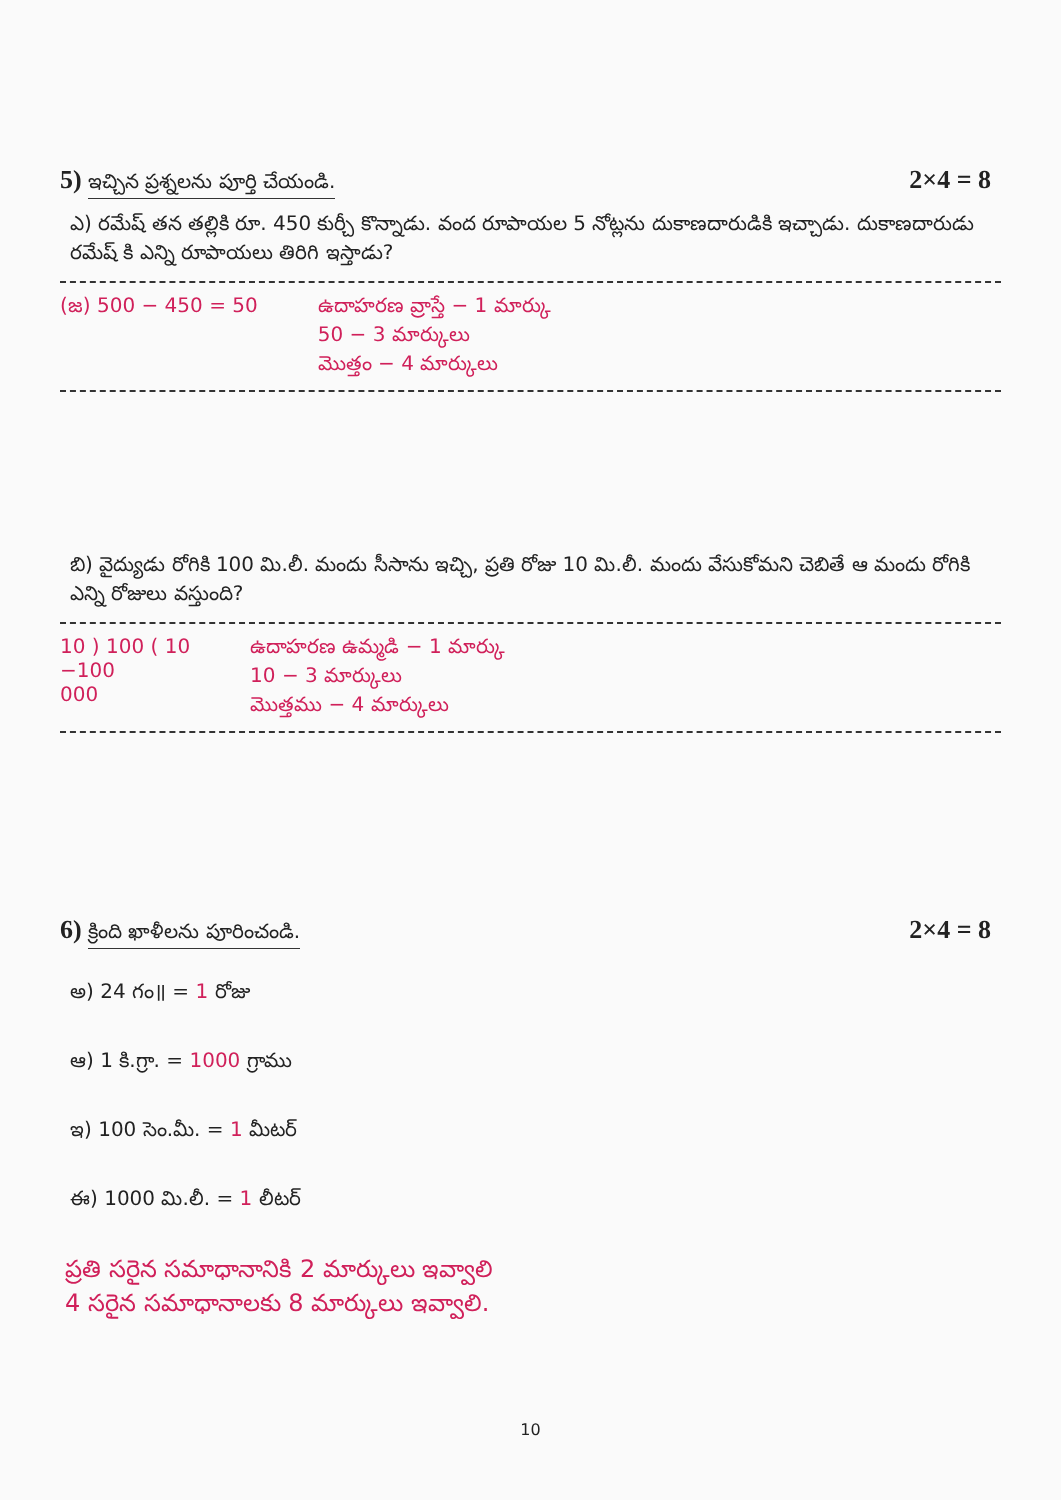5) ఇచ్చిన ప్రశ్నలను పూర్తి చేయండి. 2×4 = 8
ఎ) రమేష్ తన తల్లికి రూ. 450 కుర్చీ కొన్నాడు. వంద రూపాయల 5 నోట్లను దుకాణదారుడికి ఇచ్చాడు. దుకాణదారుడు రమేష్ కి ఎన్ని రూపాయలు తిరిగి ఇస్తాడు?
(జ) 500 − 450 = 50 ఉదాహరణ వ్రాస్తే − 1 మార్కు
50 − 3 మార్కులు
మొత్తం − 4 మార్కులు
బి) వైద్యుడు రోగికి 100 మి.లీ. మందు సీసాను ఇచ్చి, ప్రతి రోజు 10 మి.లీ. మందు వేసుకోమని చెబితే ఆ మందు రోగికి ఎన్ని రోజులు వస్తుంది?
10 ) 100 ( 10
−100
000 ఉదాహరణ ఉమ్మడి − 1 మార్కు
10 − 3 మార్కులు
మొత్తము − 4 మార్కులు
6) క్రింది ఖాళీలను పూరించండి. 2×4 = 8
అ) 24 గం॥ = 1 రోజు
ఆ) 1 కి.గ్రా. = 1000 గ్రాము
ఇ) 100 సెం.మీ. = 1 మీటర్
ఈ) 1000 మి.లీ. = 1 లీటర్
ప్రతి సరైన సమాధానానికి 2 మార్కులు ఇవ్వాలి
4 సరైన సమాధానాలకు 8 మార్కులు ఇవ్వాలి.
10